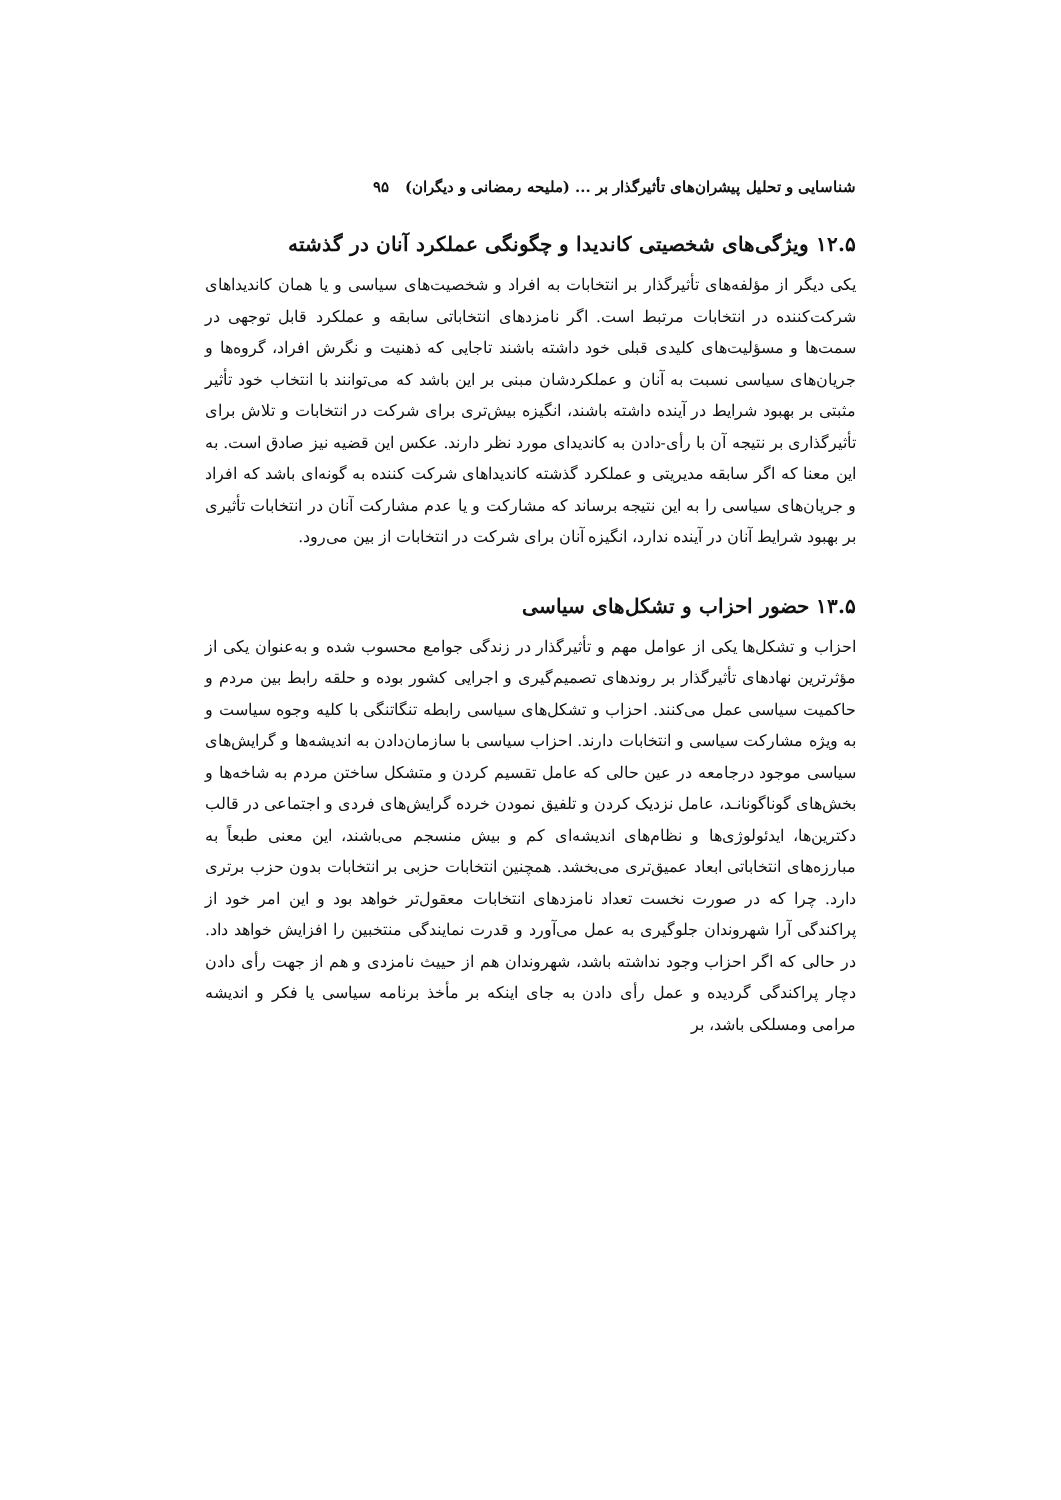شناسایی و تحلیل پیشران‌های تأثیرگذار بر ... (ملیحه رمضانی و دیگران) ۹۵
۱۲.۵ ویژگی‌های شخصیتی کاندیدا و چگونگی عملکرد آنان در گذشته
یکی دیگر از مؤلفه‌های تأثیرگذار بر انتخابات به افراد و شخصیت‌های سیاسی و یا همان کاندیداهای شرکت‌کننده در انتخابات مرتبط است. اگر نامزدهای انتخاباتی سابقه و عملکرد قابل توجهی در سمت‌ها و مسؤلیت‌های کلیدی قبلی خود داشته باشند تاجایی که ذهنیت و نگرش افراد، گروه‌ها و جریان‌های سیاسی نسبت به آنان و عملکردشان مبنی بر این باشد که می‌توانند با انتخاب خود تأثیر مثبتی بر بهبود شرایط در آینده داشته باشند، انگیزه بیش‌تری برای شرکت در انتخابات و تلاش برای تأثیرگذاری بر نتیجه آن با رأی‌-دادن به کاندیدای مورد نظر دارند. عکس این قضیه نیز صادق است. به این معنا که اگر سابقه مدیریتی و عملکرد گذشته کاندیداهای شرکت کننده به گونه‌ای باشد که افراد و جریان‌های سیاسی را به این نتیجه برساند که مشارکت و یا عدم مشارکت آنان در انتخابات تأثیری بر بهبود شرایط آنان در آینده ندارد، انگیزه آنان برای شرکت در انتخابات از بین می‌رود.
۱۳.۵ حضور احزاب و تشکل‌های سیاسی
احزاب و تشکل‌ها یکی از عوامل مهم و تأثیرگذار در زندگی جوامع محسوب شده و به‌عنوان یکی از مؤثرترین نهادهای تأثیرگذار بر روندهای تصمیم‌گیری و اجرایی کشور بوده و حلقه رابط بین مردم و حاکمیت سیاسی عمل می‌کنند. احزاب و تشکل‌های سیاسی رابطه تنگاتنگی با کلیه وجوه سیاست و به ویژه مشارکت سیاسی و انتخابات دارند. احزاب سیاسی با سازمان‌دادن به اندیشه‌ها و گرایش‌های سیاسی موجود درجامعه در عین حالی که عامل تقسیم کردن و متشکل ساختن مردم به شاخه‌ها و بخش‌های گوناگونانـد، عامل نزدیک کردن و تلفیق نمودن خرده گرایش‌های فردی و اجتماعی در قالب دکترین‌ها، ایدئولوژی‌ها و نظام‌های اندیشه‌ای کم و بیش منسجم می‌باشند، این معنی طبعاً به مبارزه‌های انتخاباتی ابعاد عمیق‌تری می‌بخشد. همچنین انتخابات حزبی بر انتخابات بدون حزب برتری دارد. چرا که در صورت نخست تعداد نامزدهای انتخابات معقول‌تر خواهد بود و این امر خود از پراکندگی آرا شهروندان جلوگیری به عمل می‌آورد و قدرت نمایندگی منتخبین را افزایش خواهد داد. در حالی که اگر احزاب وجود نداشته باشد، شهروندان هم از حییث نامزدی و هم از جهت رأی دادن دچار پراکندگی گردیده و عمل رأی دادن به جای اینکه بر مأخذ برنامه سیاسی یا فکر و اندیشه مرامی ومسلکی باشد، بر